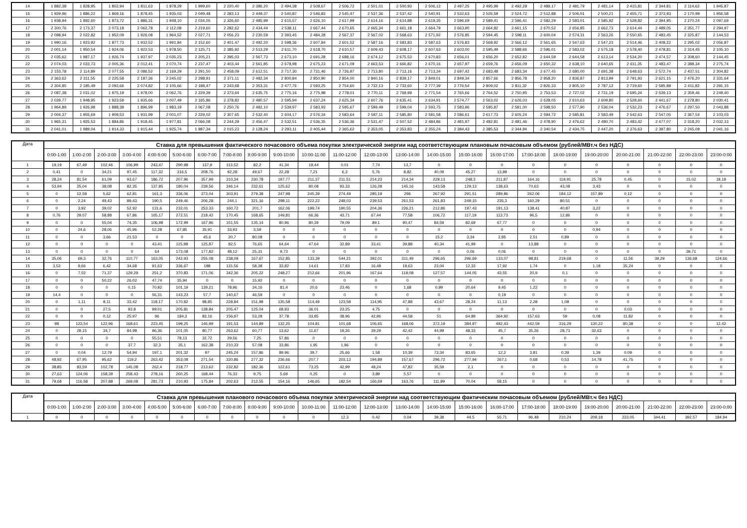| 14 | 1 882,38 | 1 828,95 | 1 802,94 | 1 811,63 | 1 878,29 | 1 999,60 | 2 220,40 | 2 386,20 | 2 494,38 | 2 508,67 | 2 506,72 | 2 501,01 | 2 500,93 | 2 506,12 | 2 497,25 | 2 495,99 | 2 492,28 | 2 489,17 | 2 481,79 | 2 481,14 | 2 415,81 | 2 344,81 | 2 114,62 | 1 945,87 |
| 15 | 1 929,96 | 1 886,22 | 1 869,16 | 1 878,45 | 1 935,03 | 2 049,48 | 2 283,13 | 2 449,37 | 2 540,87 | 2 546,83 | 2 545,47 | 2 537,36 | 2 537,42 | 2 540,91 | 2 532,63 | 2 526,59 | 2 524,72 | 2 512,88 | 2 506,01 | 2 500,21 | 2 455,71 | 2 373,93 | 2 170,99 | 1 956,58 |
| 16 | 1 938,94 | 1 892,60 | 1 873,72 | 1 886,31 | 1 948,10 | 2 034,05 | 2 326,60 | 2 485,99 | 2 615,57 | 2 626,10 | 2 617,99 | 2 614,16 | 2 614,88 | 2 619,35 | 2 596,69 | 2 589,41 | 2 596,41 | 2 582,29 | 2 583,01 | 2 585,92 | 2 528,82 | 2 394,95 | 2 270,24 | 2 097,69 |
| 17 | 2 300,76 | 2 173,37 | 2 073,18 | 2 062,78 | 2 112,08 | 2 219,60 | 2 282,62 | 2 434,44 | 2 538,11 | 2 667,44 | 2 670,65 | 2 665,34 | 2 661,18 | 2 664,79 | 2 663,90 | 2 664,82 | 2 661,15 | 2 670,52 | 2 656,85 | 2 662,73 | 2 614,44 | 2 489,05 | 2 351,77 | 2 294,97 |
| 18 | 2 098,94 | 2 022,82 | 1 952,09 | 1 926,08 | 1 964,52 | 2 027,71 | 2 056,23 | 2 230,59 | 2 393,45 | 2 484,28 | 2 567,37 | 2 567,02 | 2 568,63 | 2 571,92 | 2 576,85 | 2 594,45 | 2 598,11 | 2 600,04 | 2 574,31 | 2 563,26 | 2 550,65 | 2 483,45 | 2 325,87 | 2 144,53 |
| 19 | 1 990,16 | 1 923,92 | 1 877,73 | 1 932,52 | 1 991,84 | 2 152,60 | 2 401,47 | 2 492,20 | 2 598,36 | 2 607,84 | 2 601,52 | 2 587,16 | 2 583,83 | 2 587,63 | 2 576,83 | 2 568,92 | 2 566,12 | 2 561,65 | 2 547,63 | 2 547,23 | 2 514,46 | 2 408,22 | 2 295,02 | 2 056,87 |
| 20 | 2 001,14 | 1 950,54 | 1 924,06 | 1 922,53 | 1 978,50 | 2 125,71 | 2 385,92 | 2 513,29 | 2 611,70 | 2 618,70 | 2 610,57 | 2 609,43 | 2 608,17 | 2 607,63 | 2 603,00 | 2 595,49 | 2 588,66 | 2 596,01 | 2 583,02 | 2 575,18 | 2 578,40 | 2 478,81 | 2 314,45 | 2 105,10 |
| 21 | 2 035,62 | 1 987,17 | 1 926,74 | 1 937,97 | 2 035,23 | 2 205,21 | 2 395,03 | 2 567,73 | 2 673,10 | 2 691,28 | 2 688,16 | 2 674,12 | 2 675,53 | 2 670,83 | 2 656,01 | 2 656,20 | 2 652,82 | 2 644,59 | 2 644,58 | 2 613,14 | 2 534,20 | 2 474,57 | 2 308,60 | 2 144,45 |
| 22 | 2 074,03 | 2 033,73 | 2 005,36 | 2 012,41 | 2 070,74 | 2 237,47 | 2 403,44 | 2 561,85 | 2 678,98 | 2 675,23 | 2 671,09 | 2 663,53 | 2 666,82 | 2 670,16 | 2 657,97 | 2 659,76 | 2 656,09 | 2 650,32 | 2 638,10 | 2 640,65 | 2 611,35 | 2 483,47 | 2 388,34 | 2 275,74 |
| 23 | 2 153,78 | 2 114,89 | 2 077,55 | 2 086,52 | 2 169,29 | 2 291,50 | 2 458,09 | 2 612,51 | 2 717,30 | 2 731,46 | 2 726,97 | 2 713,80 | 2 713,16 | 2 713,34 | 2 697,42 | 2 683,48 | 2 683,34 | 2 677,45 | 2 680,00 | 2 691,38 | 2 648,63 | 2 572,74 | 2 437,51 | 2 304,82 |
| 24 | 2 363,62 | 2 311,55 | 2 225,58 | 2 187,36 | 2 245,02 | 2 298,91 | 2 371,11 | 2 482,34 | 2 800,84 | 2 850,90 | 2 854,00 | 2 840,16 | 2 839,17 | 2 849,01 | 2 849,34 | 2 857,66 | 2 856,78 | 2 858,20 | 2 836,87 | 2 813,99 | 2 791,93 | 2 621,15 | 2 476,20 | 2 331,64 |
| 25 | 2 304,85 | 2 185,49 | 2 092,66 | 2 074,82 | 2 105,66 | 2 188,47 | 2 243,68 | 2 353,31 | 2 477,76 | 2 593,25 | 2 754,60 | 2 732,13 | 2 733,60 | 2 777,39 | 2 776,54 | 2 809,02 | 2 811,32 | 2 826,33 | 2 805,10 | 2 787,12 | 2 719,60 | 2 585,88 | 2 411,82 | 2 291,15 |
| 26 | 2 087,38 | 2 031,02 | 1 975,19 | 1 978,00 | 2 062,76 | 2 229,39 | 2 373,64 | 2 635,75 | 2 775,16 | 2 775,98 | 2 778,01 | 2 770,11 | 2 769,99 | 2 771,54 | 2 765,66 | 2 764,52 | 2 750,95 | 2 753,53 | 2 727,02 | 2 731,19 | 2 695,24 | 2 539,13 | 2 359,46 | 2 249,40 |
| 27 | 2 029,77 | 1 948,95 | 1 923,59 | 1 935,66 | 2 007,49 | 2 165,86 | 2 378,82 | 2 480,57 | 2 595,94 | 2 637,24 | 2 625,34 | 2 607,76 | 2 635,41 | 2 634,91 | 2 574,77 | 2 563,02 | 2 626,03 | 2 628,05 | 2 610,63 | 2 609,80 | 2 528,60 | 2 441,67 | 2 278,80 | 2 030,41 |
| 28 | 1 964,89 | 1 926,98 | 1 888,38 | 1 896,99 | 1 983,19 | 2 067,08 | 2 250,76 | 2 482,10 | 2 539,97 | 2 583,93 | 2 595,67 | 2 599,49 | 2 599,04 | 2 593,75 | 2 583,96 | 2 595,87 | 2 581,00 | 2 598,50 | 2 577,90 | 2 536,04 | 2 532,23 | 2 476,67 | 2 297,50 | 2 043,88 |
| 29 | 2 004,37 | 1 955,69 | 1 909,53 | 1 931,99 | 2 001,07 | 2 229,02 | 2 307,65 | 2 532,40 | 2 604,17 | 2 576,34 | 2 583,64 | 2 587,11 | 2 585,80 | 2 581,58 | 2 586,61 | 2 617,73 | 2 605,24 | 2 594,72 | 2 585,81 | 2 583,49 | 2 542,63 | 2 547,05 | 2 367,54 | 2 103,03 |
| 30 | 1 965,31 | 1 925,53 | 1 884,86 | 1 918,45 | 1 977,81 | 2 066,08 | 2 244,29 | 2 456,47 | 2 532,51 | 2 536,35 | 2 536,36 | 2 531,47 | 2 507,52 | 2 484,86 | 2 481,97 | 2 482,81 | 2 481,46 | 2 478,90 | 2 476,62 | 2 480,70 | 2 483,42 | 2 477,07 | 2 318,20 | 2 032,13 |
| 31 | 2 041,01 | 1 989,04 | 1 914,33 | 1 915,44 | 1 925,74 | 1 987,34 | 2 015,23 | 2 128,24 | 2 293,11 | 2 405,44 | 2 365,62 | 2 353,05 | 2 353,83 | 2 355,24 | 2 384,43 | 2 385,53 | 2 344,94 | 2 340,54 | 2 434,75 | 2 447,20 | 2 376,63 | 2 397,80 | 2 245,09 | 2 041,16 |
| Дата | Ставка для превышения фактического почасового объема покупки электрической энергии над соответствующим плановым почасовым объемом (рублей/МВт.ч без НДС) | | | | | | | | | | | | | | | | | | | | | | | |
| --- | --- | --- | --- | --- | --- | --- | --- | --- | --- | --- | --- | --- | --- | --- | --- | --- | --- | --- | --- | --- | --- | --- | --- | --- |
| | 0:00-1:00 | 1:00-2:00 | 2:00-3:00 | 3:00-4:00 | 4:00-5:00 | 5:00-6:00 | 6:00-7:00 | 7:00-8:00 | 8:00-9:00 | 9:00-10:00 | 10:00-11:00 | 11:00-12:00 | 12:00-13:00 | 13:00-14:00 | 14:00-15:00 | 15:00-16:00 | 16:00-17:00 | 17:00-18:00 | 18:00-19:00 | 19:00-20:00 | 20:00-21:00 | 21:00-22:00 | 22:00-23:00 | 23:00-0:00 |
| 1 | 19,19 | 67,49 | 102,46 | 106,99 | 243,47 | 290,98 | 137,9 | 113,52 | 82,2 | 41,34 | 19,44 | 0,01 | 7,74 | 13,7 | 0 | 0 | 0 | 0 | 0 | 0 | 0 | 0 | 0 | 0 |
| 2 | 0,41 | 0 | 34,21 | 97,45 | 117,32 | 316,5 | 208,76 | 92,28 | 49,67 | 22,28 | 7,21 | 6,3 | 5,76 | 8,82 | 40,09 | 45,27 | 13,99 | 0 | 0 | 0 | 0 | 0 | 0 | 0 |
| 3 | 28,24 | 81,54 | 61,09 | 93,67 | 186,72 | 207,96 | 357,99 | 310,34 | 230,78 | 197,77 | 211,37 | 211,51 | 214,23 | 214,34 | 229,13 | 248,3 | 211,87 | 164,16 | 119,91 | 25,78 | 0,45 | 0 | 15,02 | 18,18 |
| 4 | 53,94 | 25,04 | 38,08 | 82,35 | 137,85 | 180,04 | 239,56 | 346,14 | 232,61 | 125,62 | 80,08 | 93,33 | 126,28 | 145,16 | 143,58 | 129,13 | 138,63 | 70,63 | 43,08 | 3,43 | 0 | 0 | 0 | 0 |
| 5 | 0 | 12,58 | 5,62 | 62,81 | 161,3 | 336,06 | 373,04 | 303,91 | 279,38 | 247,98 | 245,39 | 274,49 | 285,19 | 296 | 267,92 | 291,51 | 289,86 | 262,06 | 184,12 | 157,89 | 0,12 | 0 | 0 | 0 |
| 6 | 0 | 2,24 | 49,43 | 89,43 | 190,5 | 249,46 | 206,28 | 244,1 | 321,16 | 298,11 | 222,22 | 248,03 | 239,53 | 261,53 | 261,83 | 249,15 | 235,3 | 160,29 | 80,51 | 0 | 0 | 0 | 0 | 0 |
| 7 | 0 | 3,92 | 39,02 | 52,92 | 131,6 | 232,01 | 253,33 | 160,72 | 201,7 | 162,06 | 199,74 | 190,55 | 204,36 | 226,21 | 212,86 | 197,43 | 191,13 | 138,41 | 40,87 | 3,22 | 0 | 0 | 0 | 0 |
| 8 | 0,76 | 29,07 | 58,88 | 67,86 | 165,17 | 272,51 | 218,42 | 170,45 | 168,65 | 149,81 | 66,36 | 43,71 | 67,44 | 77,58 | 106,72 | 117,19 | 113,73 | 96,5 | 12,86 | 0 | 0 | 0 | 0 | 0 |
| 9 | 0 | 0 | 55,04 | 74,35 | 106,98 | 172,99 | 167,96 | 151,55 | 135,14 | 80,96 | 80,39 | 79,09 | 89,1 | 90,47 | 84,59 | 82,69 | 67,77 | 0 | 0 | 0 | 0 | 0 | 0 | 0 |
| 10 | 0 | 24,6 | 28,06 | 45,96 | 52,28 | 67,85 | 35,91 | 33,93 | 3,59 | 0 | 0 | 0 | 0 | 0 | 0 | 0 | 0 | 0 | 0 | 0,94 | 0 | 0 | 0 | 0 |
| 11 | 0 | 0 | 3,66 | 21,53 | 0 | 0 | 45,6 | 20,7 | 80,08 | 0 | 0 | 0 | 0 | 0 | 15,2 | 3,34 | 2,85 | 2,51 | 0,89 | 0 | 0 | 0 | 0 | 0 |
| 12 | 0 | 0 | 0 | 0 | 43,41 | 115,98 | 125,87 | 82,5 | 76,65 | 64,64 | 47,64 | 32,89 | 33,41 | 39,88 | 40,34 | 41,99 | 0 | 13,88 | 0 | 0 | 0 | 0 | 0 | 0 |
| 13 | 0 | 0 | 0 | 0 | 64 | 173,08 | 177,82 | 48,12 | 25,31 | 9,73 | 0 | 0 | 0 | 0 | 0 | 0,06 | 0,06 | 0 | 0 | 0 | 0 | 0 | 39,71 | 0 |
| 14 | 35,06 | 69,3 | 32,76 | 110,77 | 163,05 | 242,93 | 255,08 | 238,09 | 167,67 | 152,85 | 133,39 | 544,21 | 392,01 | 311,49 | 296,65 | 296,69 | 133,07 | 98,81 | 219,68 | 0 | 11,56 | 39,29 | 136,68 | 124,66 |
| 15 | 3,53 | 9,66 | 6,42 | 34,68 | 91,63 | 336,67 | 188 | 115,56 | 58,38 | 33,82 | 14,61 | 17,83 | 16,48 | 18,63 | 23,04 | 12,33 | 17,92 | 1,74 | 0 | 1,18 | 35,24 | 0 | 0 | 0 |
| 16 | 0 | 7,02 | 71,37 | 129,29 | 251,2 | 370,83 | 171,06 | 342,36 | 205,22 | 248,27 | 212,66 | 201,96 | 167,64 | 118,08 | 127,57 | 144,05 | 43,55 | 20,9 | 0,1 | 0 | 0 | 0 | 0 | 0 |
| 17 | 0 | 0 | 50,22 | 26,02 | 47,74 | 35,94 | 0 | 0 | 15,92 | 0 | 0 | 0 | 0 | 0 | 0 | 0 | 0 | 0 | 0 | 0 | 0 | 0 | 0 | 0 |
| 18 | 0 | 0 | 0 | 0,15 | 70,92 | 101,19 | 139,21 | 78,96 | 34,16 | 81,4 | 20,6 | 23,46 | 0 | 1,68 | 0,99 | 20,64 | 9,45 | 1,22 | 0 | 0 | 0 | 0 | 0 | 0 |
| 19 | 14,4 | 0 | 0 | 0 | 56,31 | 143,23 | 57,7 | 140,67 | 46,59 | 0 | 0 | 0 | 0 | 0 | 0 | 0 | 0,19 | 0 | 0 | 0 | 0 | 0 | 0 | 0 |
| 20 | 0 | 1,11 | 8,11 | 33,42 | 118,17 | 170,82 | 98,85 | 228,84 | 151,98 | 135,58 | 114,49 | 123,58 | 114,95 | 47,88 | 43,67 | 28,24 | 11,13 | 2,28 | 1,08 | 0 | 0 | 0 | 0 | 0 |
| 21 | 0 | 0 | 27,5 | 93,8 | 99,01 | 205,81 | 138,84 | 205,47 | 125,04 | 68,93 | 36,01 | 23,25 | 4,75 | 0 | 0 | 0 | 0 | 0 | 0 | 0 | 0,03 | 0 | 0 | 0 |
| 22 | 0 | 0 | 0,12 | 25,97 | 96 | 184,3 | 83,16 | 156,97 | 53,28 | 37,78 | 33,85 | 38,96 | 42,96 | 44,58 | 51 | 64,89 | 364,92 | 157,63 | 59 | 0,08 | 11,82 | 0 | 0 | 0 |
| 23 | 98 | 123,54 | 122,96 | 168,61 | 223,45 | 199,25 | 146,99 | 191,53 | 144,89 | 132,25 | 104,81 | 101,68 | 106,65 | 168,06 | 372,19 | 384,97 | 492,43 | 442,59 | 316,29 | 130,22 | 80,38 | 0 | 0 | 12,42 |
| 24 | 0 | 28,15 | 34,7 | 84,98 | 96,36 | 101,05 | 80,77 | 263,62 | 60,77 | 13,62 | 11,67 | 19,26 | 39,29 | 42,42 | 44,99 | 48,33 | 45,7 | 35,26 | 28,73 | 32,63 | 0 | 0 | 0 | 0 |
| 25 | 0 | 0 | 0 | 0 | 55,51 | 78,13 | 32,72 | 29,56 | 7,25 | 57,86 | 0 | 0 | 0 | 0 | 0 | 0 | 0 | 0 | 0 | 0 | 0 | 0 | 0 | 0 |
| 26 | 0 | 0 | 0 | 37,7 | 32,3 | 35,1 | 162,38 | 210,33 | 57,08 | 33,86 | 1,95 | 1,96 | 0 | 0 | 0 | 0 | 0 | 0 | 0 | 0 | 0 | 0 | 0 | 0 |
| 27 | 0 | 0,04 | 12,79 | 54,94 | 197,1 | 201,32 | 97 | 245,24 | 157,86 | 89,96 | 39,7 | 25,66 | 1,58 | 10,39 | 73,34 | 83,65 | 12,2 | 3,81 | 0,39 | 1,39 | 0,09 | 0 | 0 | 0 |
| 28 | 48,92 | 67,95 | 95,62 | 119,2 | 263,42 | 353,08 | 271,54 | 320,86 | 277,32 | 236,66 | 207,7 | 203,13 | 194,89 | 157,67 | 296,72 | 277,94 | 267,1 | 0,68 | 0,53 | 14,78 | 41,75 | 0 | 0 | 0 |
| 29 | 38,85 | 83,59 | 102,78 | 145,08 | 262,4 | 218,77 | 213,62 | 232,82 | 182,36 | 122,61 | 73,25 | 42,99 | 48,24 | 47,82 | 35,59 | 2,1 | 0 | 0 | 0 | 0 | 0 | 0 | 0 | 0 |
| 30 | 27,63 | 124,06 | 158,39 | 258,43 | 278,16 | 260,25 | 168,44 | 76,33 | 9,75 | 5,69 | 0,25 | 0 | 3,89 | 5,57 | 0 | 0 | 0 | 0 | 0 | 0 | 0 | 0 | 0 | 0 |
| 31 | 79,68 | 116,58 | 207,88 | 269,08 | 281,73 | 210,93 | 175,84 | 202,63 | 212,55 | 154,16 | 146,65 | 182,54 | 166,69 | 163,76 | 111,99 | 70,04 | 58,15 | 0 | 0 | 0 | 0 | 0 | 0 | 0 |
| Дата | Ставка для превышения планового почасового объема покупки электрической энергии над соответствующим фактическим почасовым объемом (рублей/МВт.ч без НДС) | | | | | | | | | | | | | | | | | | | | | | | |
| --- | --- | --- | --- | --- | --- | --- | --- | --- | --- | --- | --- | --- | --- | --- | --- | --- | --- | --- | --- | --- | --- | --- | --- | --- |
| | 0:00-1:00 | 1:00-2:00 | 2:00-3:00 | 3:00-4:00 | 4:00-5:00 | 5:00-6:00 | 6:00-7:00 | 7:00-8:00 | 8:00-9:00 | 9:00-10:00 | 10:00-11:00 | 11:00-12:00 | 12:00-13:00 | 13:00-14:00 | 14:00-15:00 | 15:00-16:00 | 16:00-17:00 | 17:00-18:00 | 18:00-19:00 | 19:00-20:00 | 20:00-21:00 | 21:00-22:00 | 22:00-23:00 | 23:00-0:00 |
| 1 | 0 | 0 | 0 | 0 | 0 | 0 | 0 | 0 | 0 | 0 | 0 | 12,3 | 0,42 | 0,04 | 39,38 | 44,5 | 55,71 | 96,48 | 210,24 | 209,18 | 223,05 | 344,41 | 392,57 | 184,94 |